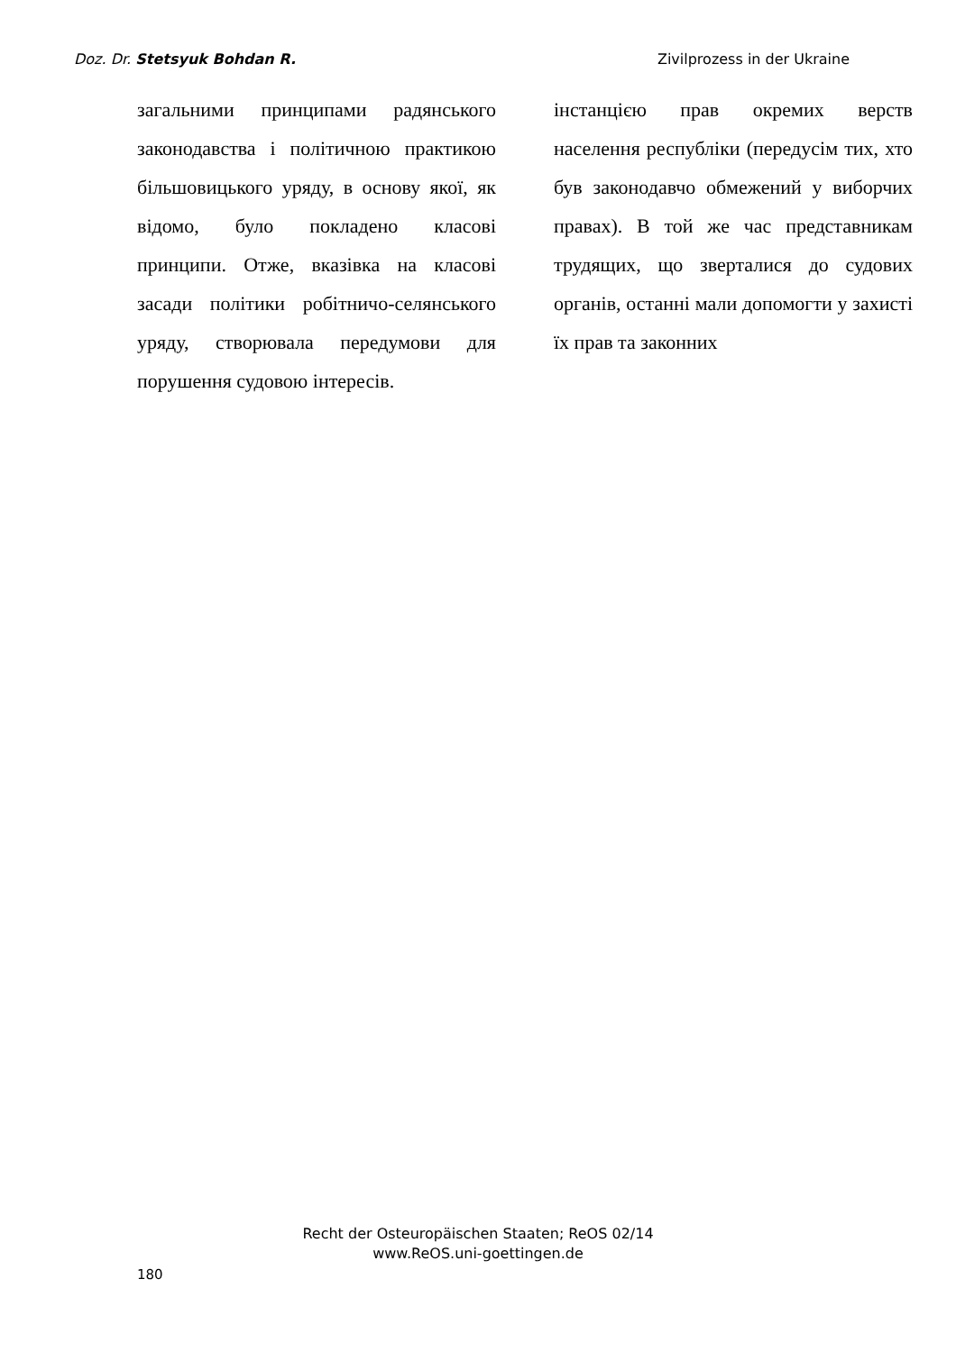Doz. Dr. Stetsyuk Bohdan R. Zivilprozess in der Ukraine
загальними принципами радянського законодавства і політичною практикою більшовицького уряду, в основу якої, як відомо, було покладено класові принципи. Отже, вказівка на класові засади політики робітничо-селянського уряду, створювала передумови для порушення судовою інтересів.
інстанцією прав окремих верств населення республіки (передусім тих, хто був законодавчо обмежений у виборчих правах). В той же час представникам трудящих, що зверталися до судових органів, останні мали допомогти у захисті їх прав та законних
Recht der Osteuropäischen Staaten; ReOS 02/14
www.ReOS.uni-goettingen.de
180